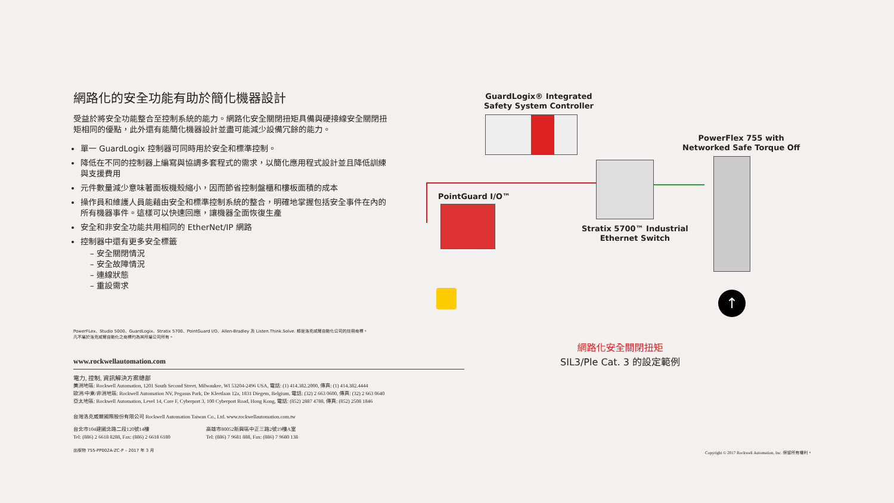網路化的安全功能有助於簡化機器設計
受益於將安全功能整合至控制系統的能力。網路化安全關閉扭矩具備與硬接線安全關閉扭矩相同的優點，此外還有能簡化機器設計並盡可能減少設備冗餘的能力。
單一 GuardLogix 控制器可同時用於安全和標準控制。
降低在不同的控制器上編寫與協調多套程式的需求，以簡化應用程式設計並且降低訓練與支援費用
元件數量減少意味著面板機殼縮小，因而節省控制盤櫃和樓板面積的成本
操作員和維護人員能藉由安全和標準控制系統的整合，明確地掌握包括安全事件在內的所有機器事件。這樣可以快速回應，讓機器全面恢復生產
安全和非安全功能共用相同的 EtherNet/IP 網路
控制器中還有更多安全標籤
– 安全關閉情況
– 安全故障情況
– 連線狀態
– 重設需求
PowerFLex、Studio 5000、GuardLogix、Stratix 5700、PointGuard I/O、Allen-Bradley 及 Listen.Think.Solve. 都是洛克威爾自動化公司的註冊商標。
凡不屬於洛克威爾自動化之商標均為其所屬公司所有。
www.rockwellautomation.com
電力, 控制, 資訊解決方案總部
美洲地區: Rockwell Automation, 1201 South Second Street, Milwaukee, WI 53204-2496 USA, 電話: (1) 414.382.2000, 傳真: (1) 414.382.4444
歐洲/中東/非洲地區: Rockwell Automation NV, Pegasus Park, De Kleetlaan 12a, 1831 Diegem, Belgium, 電話: (32) 2 663 0600, 傳真: (32) 2 663 0640
亞太地區: Rockwell Automation, Level 14, Core F, Cyberport 3, 100 Cyberport Road, Hong Kong, 電話: (852) 2887 4788, 傳真: (852) 2508 1846
台灣洛克威爾國際股份有限公司 Rockwell Automation Taiwan Co., Ltd. www.rockwellautomation.com.tw
台北市104建國北路二段120號14樓
Tel: (886) 2 6618 8288, Fax: (886) 2 6618 6180
高雄市80052新興區中正三路2號19樓A室
Tel: (886) 7 9681 888, Fax: (886) 7 9680 138
出版物 755-PP002A-ZC-P – 2017 年 3 月
GuardLogix® Integrated
Safety System Controller
PowerFlex 755 with
Networked Safe Torque Off
Stratix 5700™ Industrial
Ethernet Switch
PointGuard I/O™
↑
網路化安全關閉扭矩
SIL3/Ple Cat. 3 的設定範例
Copyright © 2017 Rockwell Automation, Inc. 保留所有權利。